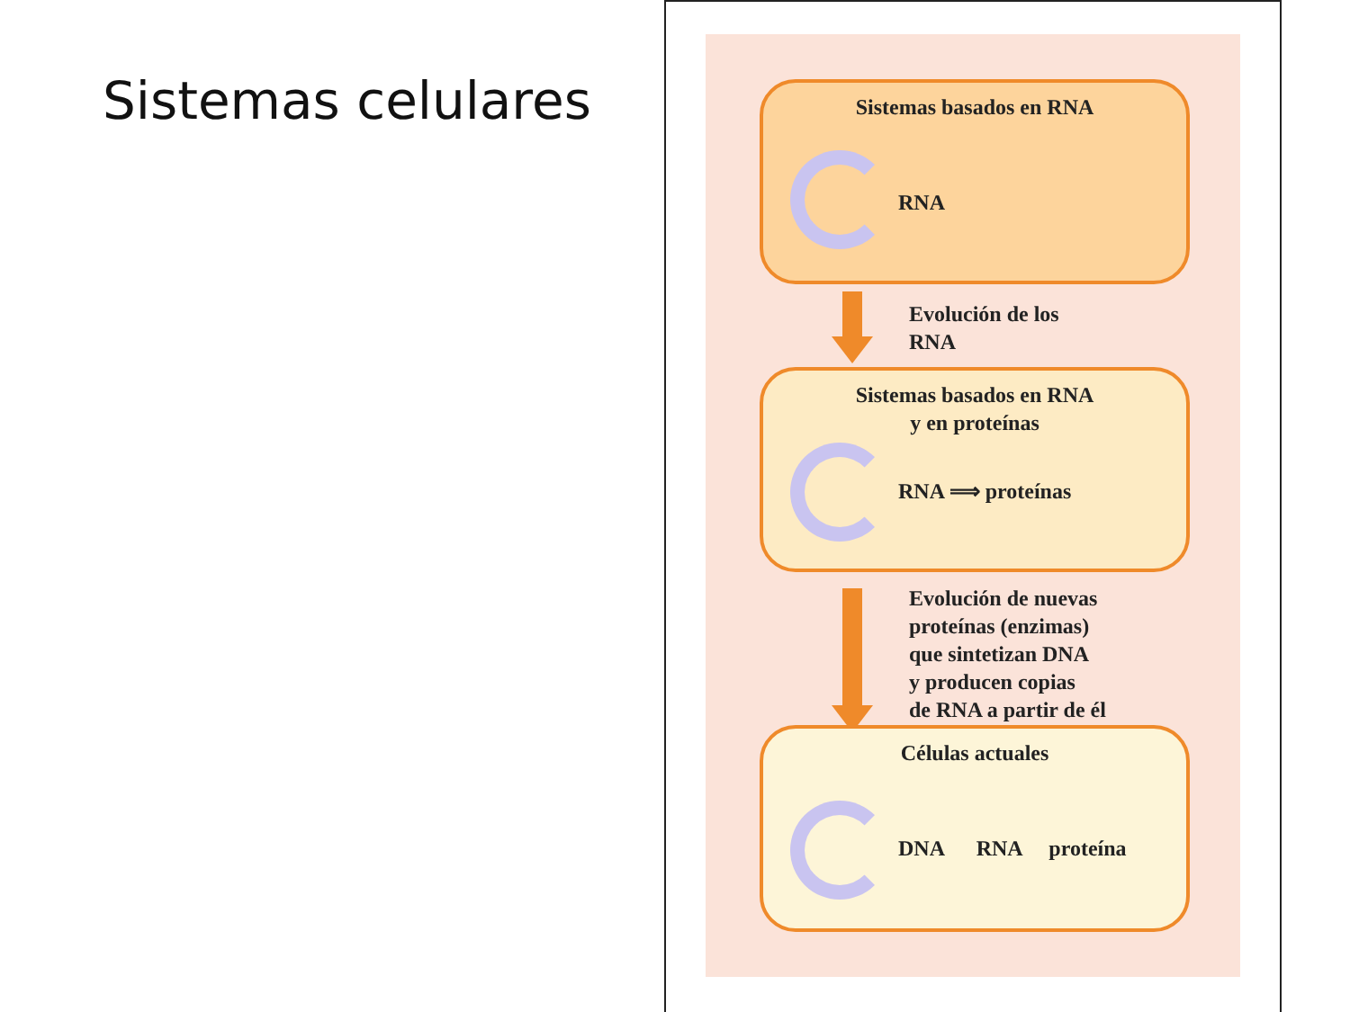Sistemas celulares
Sistemas basados en RNA
RNA
Evolución de los
RNA
Sistemas basados en RNA
y en proteínas
RNA ⟹ proteínas
Evolución de nuevas
proteínas (enzimas)
que sintetizan DNA
y producen copias
de RNA a partir de él
Células actuales
DNA RNA proteína